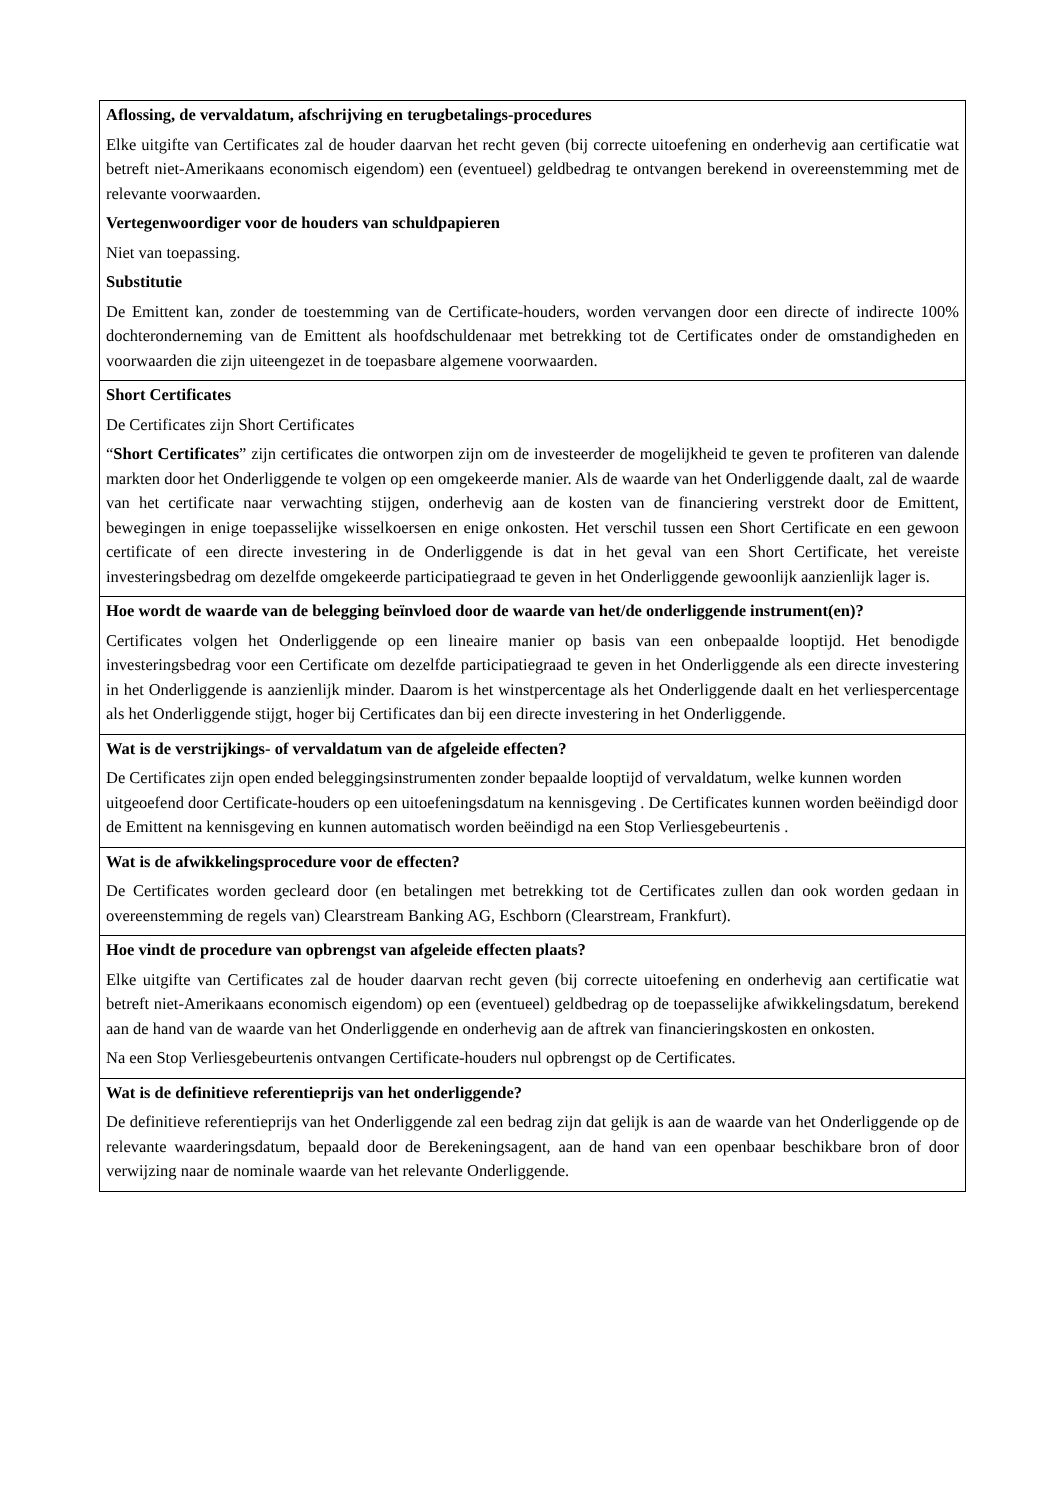| Aflossing, de vervaldatum, afschrijving en terugbetalings-procedures Elke uitgifte van Certificates zal de houder daarvan het recht geven (bij correcte uitoefening en onderhevig aan certificatie wat betreft niet-Amerikaans economisch eigendom) een (eventueel) geldbedrag te ontvangen berekend in overeenstemming met de relevante voorwaarden. Vertegenwoordiger voor de houders van schuldpapieren Niet van toepassing. Substitutie De Emittent kan, zonder de toestemming van de Certificate-houders, worden vervangen door een directe of indirecte 100% dochteronderneming van de Emittent als hoofdschuldenaar met betrekking tot de Certificates onder de omstandigheden en voorwaarden die zijn uiteengezet in de toepasbare algemene voorwaarden. |
| Short Certificates De Certificates zijn Short Certificates “ Short Certificates ” zijn certificates die ontworpen zijn om de investeerder de mogelijkheid te geven te profiteren van dalende markten door het Onderliggende te volgen op een omgekeerde manier. Als de waarde van het Onderliggende daalt, zal de waarde van het certificate naar verwachting stijgen, onderhevig aan de kosten van de financiering verstrekt door de Emittent, bewegingen in enige toepasselijke wisselkoersen en enige onkosten. Het verschil tussen een Short Certificate en een gewoon certificate of een directe investering in de Onderliggende is dat in het geval van een Short Certificate, het vereiste investeringsbedrag om dezelfde omgekeerde participatiegraad te geven in het Onderliggende gewoonlijk aanzienlijk lager is. |
| Hoe wordt de waarde van de belegging beïnvloed door de waarde van het/de onderliggende instrument(en)? Certificates volgen het Onderliggende op een lineaire manier op basis van een onbepaalde looptijd. Het benodigde investeringsbedrag voor een Certificate om dezelfde participatiegraad te geven in het Onderliggende als een directe investering in het Onderliggende is aanzienlijk minder. Daarom is het winstpercentage als het Onderliggende daalt en het verliespercentage als het Onderliggende stijgt, hoger bij Certificates dan bij een directe investering in het Onderliggende. |
| Wat is de verstrijkings- of vervaldatum van de afgeleide effecten? De Certificates zijn open ended beleggingsinstrumenten zonder bepaalde looptijd of vervaldatum, welke kunnen worden uitgeoefend door Certificate-houders op een uitoefeningsdatum na kennisgeving . De Certificates kunnen worden beëindigd door de Emittent na kennisgeving en kunnen automatisch worden beëindigd na een Stop Verliesgebeurtenis . |
| Wat is de afwikkelingsprocedure voor de effecten? De Certificates worden gecleard door (en betalingen met betrekking tot de Certificates zullen dan ook worden gedaan in overeenstemming de regels van) Clearstream Banking AG, Eschborn (Clearstream, Frankfurt). |
| Hoe vindt de procedure van opbrengst van afgeleide effecten plaats? Elke uitgifte van Certificates zal de houder daarvan recht geven (bij correcte uitoefening en onderhevig aan certificatie wat betreft niet-Amerikaans economisch eigendom) op een (eventueel) geldbedrag op de toepasselijke afwikkelingsdatum, berekend aan de hand van de waarde van het Onderliggende en onderhevig aan de aftrek van financieringskosten en onkosten. Na een Stop Verliesgebeurtenis ontvangen Certificate-houders nul opbrengst op de Certificates. |
| Wat is de definitieve referentieprijs van het onderliggende? De definitieve referentieprijs van het Onderliggende zal een bedrag zijn dat gelijk is aan de waarde van het Onderliggende op de relevante waarderingsdatum, bepaald door de Berekeningsagent, aan de hand van een openbaar beschikbare bron of door verwijzing naar de nominale waarde van het relevante Onderliggende. |